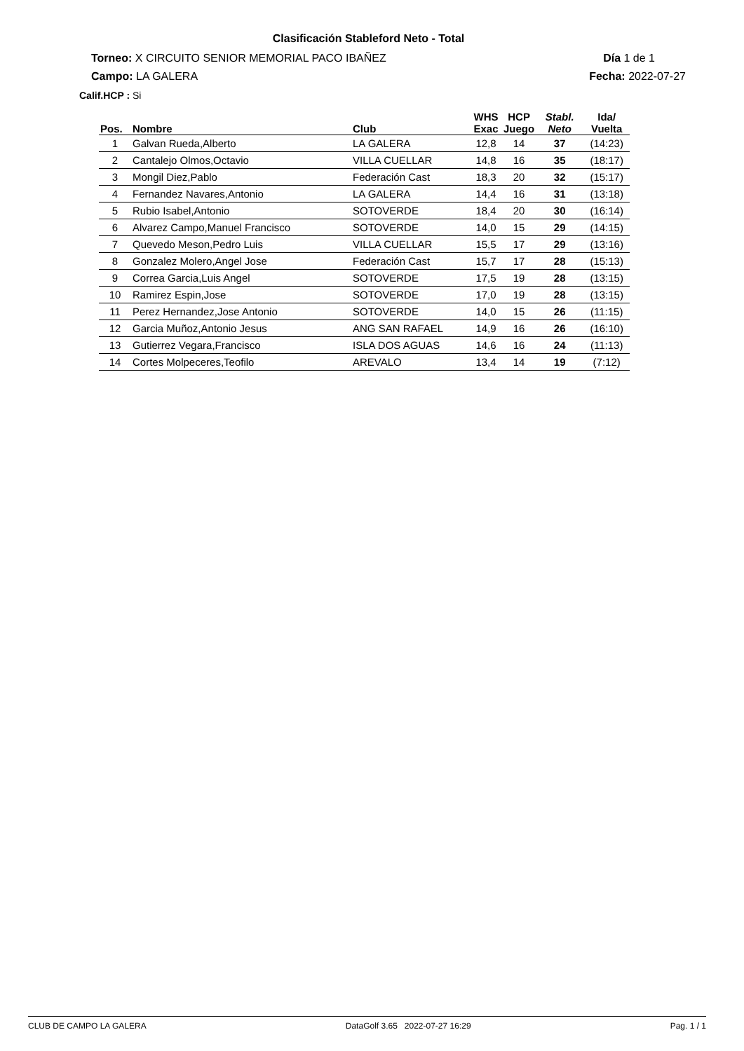Clasificación Stableford Neto - Total
Torneo: X CIRCUITO SENIOR MEMORIAL PACO IBAÑEZ
Día 1 de 1
Campo: LA GALERA Fecha: 2022-07-27
Calif.HCP : Si
| Pos. | Nombre | Club | WHS Exac | HCP Juego | Stabl. Neto | Ida/ Vuelta |
| --- | --- | --- | --- | --- | --- | --- |
| 1 | Galvan Rueda,Alberto | LA GALERA | 12,8 | 14 | 37 | (14:23) |
| 2 | Cantalejo Olmos,Octavio | VILLA CUELLAR | 14,8 | 16 | 35 | (18:17) |
| 3 | Mongil Diez,Pablo | Federación Cast | 18,3 | 20 | 32 | (15:17) |
| 4 | Fernandez Navares,Antonio | LA GALERA | 14,4 | 16 | 31 | (13:18) |
| 5 | Rubio Isabel,Antonio | SOTOVERDE | 18,4 | 20 | 30 | (16:14) |
| 6 | Alvarez Campo,Manuel Francisco | SOTOVERDE | 14,0 | 15 | 29 | (14:15) |
| 7 | Quevedo Meson,Pedro Luis | VILLA CUELLAR | 15,5 | 17 | 29 | (13:16) |
| 8 | Gonzalez Molero,Angel Jose | Federación Cast | 15,7 | 17 | 28 | (15:13) |
| 9 | Correa Garcia,Luis Angel | SOTOVERDE | 17,5 | 19 | 28 | (13:15) |
| 10 | Ramirez Espin,Jose | SOTOVERDE | 17,0 | 19 | 28 | (13:15) |
| 11 | Perez Hernandez,Jose Antonio | SOTOVERDE | 14,0 | 15 | 26 | (11:15) |
| 12 | Garcia Muñoz,Antonio Jesus | ANG SAN RAFAEL | 14,9 | 16 | 26 | (16:10) |
| 13 | Gutierrez Vegara,Francisco | ISLA DOS AGUAS | 14,6 | 16 | 24 | (11:13) |
| 14 | Cortes Molpeceres,Teofilo | AREVALO | 13,4 | 14 | 19 | (7:12) |
CLUB DE CAMPO LA GALERA DataGolf 3.65 2022-07-27 16:29 Pag. 1 / 1